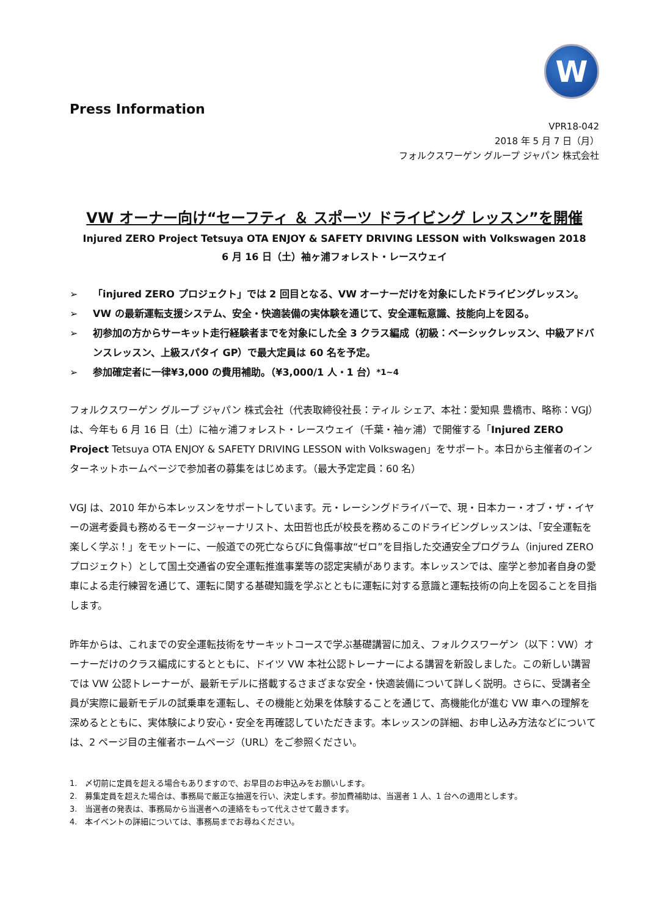W
Press Information
VPR18-042
2018 年 5 月 7 日（月）
フォルクスワーゲン グループ ジャパン 株式会社
VW オーナー向け“セーフティ ＆ スポーツ ドライビング レッスン”を開催
Injured ZERO Project Tetsuya OTA ENJOY & SAFETY DRIVING LESSON with Volkswagen 2018
6 月 16 日（土）袖ヶ浦フォレスト・レースウェイ
➢ 「injured ZERO プロジェクト」では 2 回目となる、VW オーナーだけを対象にしたドライビングレッスン。
➢ VW の最新運転支援システム、安全・快適装備の実体験を通じて、安全運転意識、技能向上を図る。
➢ 初参加の方からサーキット走行経験者までを対象にした全 3 クラス編成（初級：ベーシックレッスン、中級アドバンスレッスン、上級スパタイ GP）で最大定員は 60 名を予定。
➢ 参加確定者に一律¥3,000 の費用補助。（¥3,000/1 人・1 台）<sup>*1~4</sup>
フォルクスワーゲン グループ ジャパン 株式会社（代表取締役社長：ティル シェア、本社：愛知県 豊橋市、略称：VGJ）は、今年も 6 月 16 日（土）に袖ヶ浦フォレスト・レースウェイ（千葉・袖ヶ浦）で開催する「Injured ZERO Project Tetsuya OTA ENJOY & SAFETY DRIVING LESSON with Volkswagen」をサポート。本日から主催者のインターネットホームページで参加者の募集をはじめます。（最大予定定員：60 名）
VGJ は、2010 年から本レッスンをサポートしています。元・レーシングドライバーで、現・日本カー・オブ・ザ・イヤーの選考委員も務めるモータージャーナリスト、太田哲也氏が校長を務めるこのドライビングレッスンは、「安全運転を楽しく学ぶ！」をモットーに、一般道での死亡ならびに負傷事故“ゼロ”を目指した交通安全プログラム（injured ZERO プロジェクト）として国土交通省の安全運転推進事業等の認定実績があります。本レッスンでは、座学と参加者自身の愛車による走行練習を通じて、運転に関する基礎知識を学ぶとともに運転に対する意識と運転技術の向上を図ることを目指します。
昨年からは、これまでの安全運転技術をサーキットコースで学ぶ基礎講習に加え、フォルクスワーゲン（以下：VW）オーナーだけのクラス編成にするとともに、ドイツ VW 本社公認トレーナーによる講習を新設しました。この新しい講習では VW 公認トレーナーが、最新モデルに搭載するさまざまな安全・快適装備について詳しく説明。さらに、受講者全員が実際に最新モデルの試乗車を運転し、その機能と効果を体験することを通じて、高機能化が進む VW 車への理解を深めるとともに、実体験により安心・安全を再確認していただきます。本レッスンの詳細、お申し込み方法などについては、2 ページ目の主催者ホームページ（URL）をご参照ください。
1.　〆切前に定員を超える場合もありますので、お早目のお申込みをお願いします。
2.　募集定員を超えた場合は、事務局で厳正な抽選を行い、決定します。参加費補助は、当選者 1 人、1 台への適用とします。
3.　当選者の発表は、事務局から当選者への連絡をもって代えさせて戴きます。
4.　本イベントの詳細については、事務局までお尋ねください。